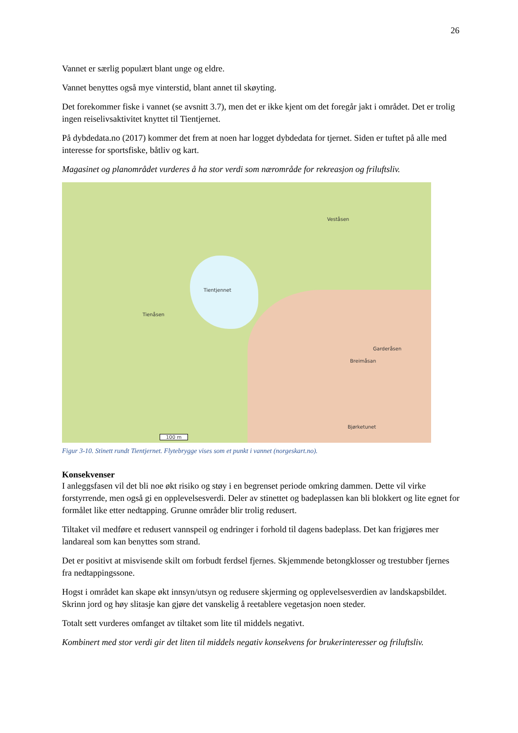26
Vannet er særlig populært blant unge og eldre.
Vannet benyttes også mye vinterstid, blant annet til skøyting.
Det forekommer fiske i vannet (se avsnitt 3.7), men det er ikke kjent om det foregår jakt i området. Det er trolig ingen reiselivsaktivitet knyttet til Tientjernet.
På dybdedata.no (2017) kommer det frem at noen har logget dybdedata for tjernet. Siden er tuftet på alle med interesse for sportsfiske, båtliv og kart.
Magasinet og planområdet vurderes å ha stor verdi som nærområde for rekreasjon og friluftsliv.
Tientjennet
Tienåsen
Veståsen
Garderåsen
Breimåsan
Bjørketunet
100 m
Figur 3-10. Stinett rundt Tientjernet. Flytebrygge vises som et punkt i vannet (norgeskart.no).
Konsekvenser
I anleggsfasen vil det bli noe økt risiko og støy i en begrenset periode omkring dammen. Dette vil virke forstyrrende, men også gi en opplevelsesverdi. Deler av stinettet og badeplassen kan bli blokkert og lite egnet for formålet like etter nedtapping. Grunne områder blir trolig redusert.
Tiltaket vil medføre et redusert vannspeil og endringer i forhold til dagens badeplass. Det kan frigjøres mer landareal som kan benyttes som strand.
Det er positivt at misvisende skilt om forbudt ferdsel fjernes. Skjemmende betongklosser og trestubber fjernes fra nedtappingssone.
Hogst i området kan skape økt innsyn/utsyn og redusere skjerming og opplevelsesverdien av landskapsbildet. Skrinn jord og høy slitasje kan gjøre det vanskelig å reetablere vegetasjon noen steder.
Totalt sett vurderes omfanget av tiltaket som lite til middels negativt.
Kombinert med stor verdi gir det liten til middels negativ konsekvens for brukerinteresser og friluftsliv.